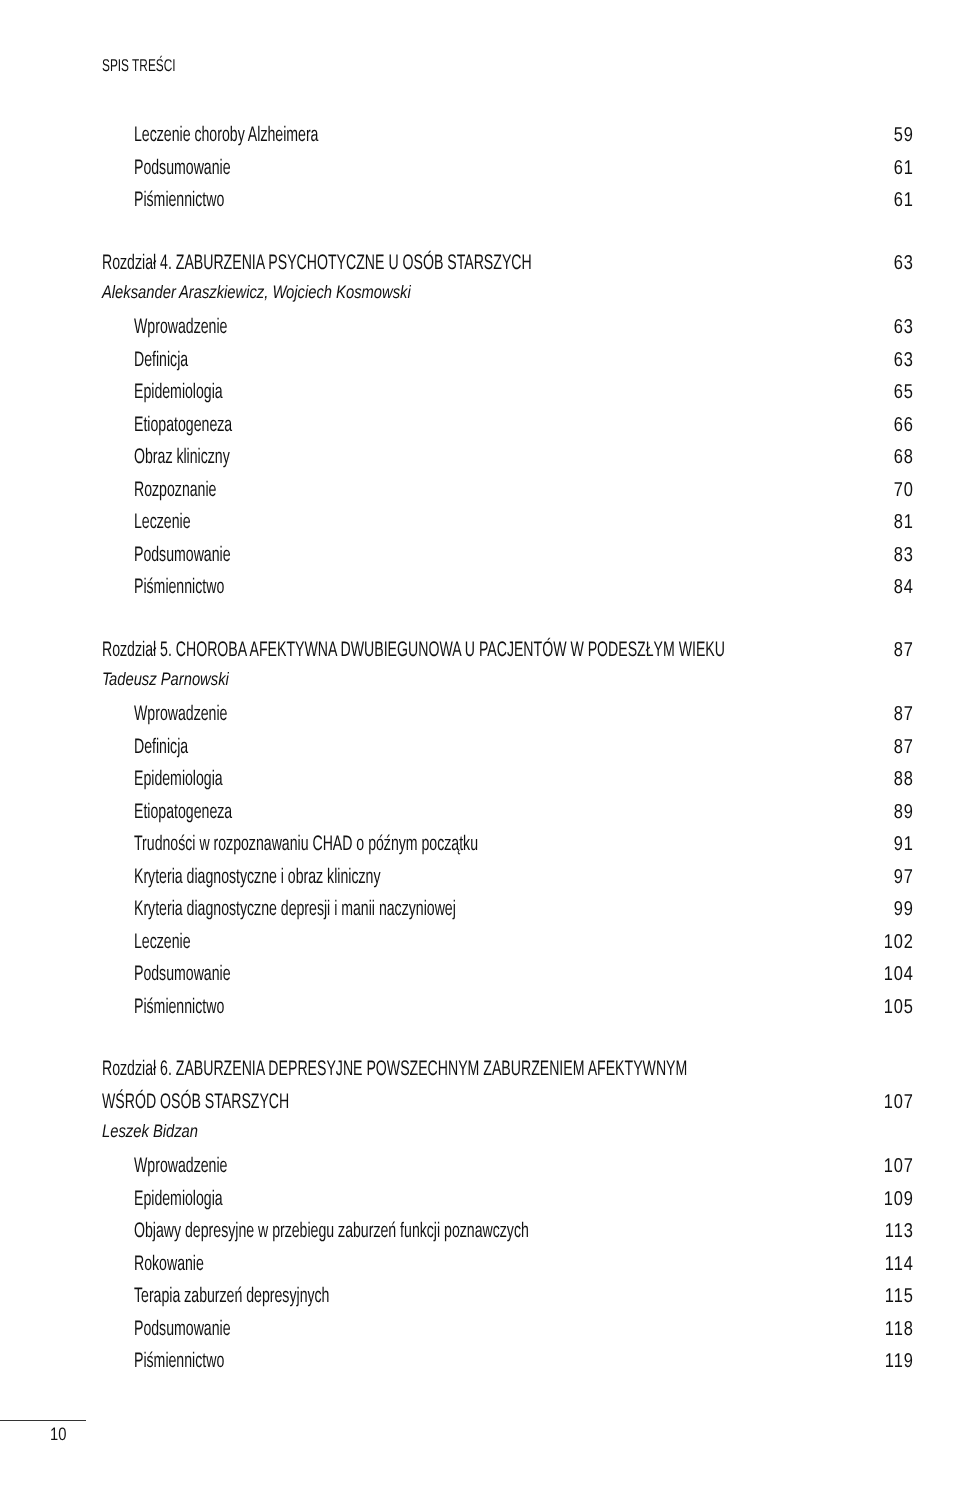SPIS TREŚCI
Leczenie choroby Alzheimera 59
Podsumowanie 61
Piśmiennictwo 61
Rozdział 4. ZABURZENIA PSYCHOTYCZNE U OSÓB STARSZYCH 63
Aleksander Araszkiewicz, Wojciech Kosmowski
Wprowadzenie 63
Definicja 63
Epidemiologia 65
Etiopatogeneza 66
Obraz kliniczny 68
Rozpoznanie 70
Leczenie 81
Podsumowanie 83
Piśmiennictwo 84
Rozdział 5. CHOROBA AFEKTYWNA DWUBIEGUNOWA U PACJENTÓW W PODESZŁYM WIEKU 87
Tadeusz Parnowski
Wprowadzenie 87
Definicja 87
Epidemiologia 88
Etiopatogeneza 89
Trudności w rozpoznawaniu CHAD o późnym początku 91
Kryteria diagnostyczne i obraz kliniczny 97
Kryteria diagnostyczne depresji i manii naczyniowej 99
Leczenie 102
Podsumowanie 104
Piśmiennictwo 105
Rozdział 6. ZABURZENIA DEPRESYJNE POWSZECHNYM ZABURZENIEM AFEKTYWNYM
WŚRÓD OSÓB STARSZYCH 107
Leszek Bidzan
Wprowadzenie 107
Epidemiologia 109
Objawy depresyjne w przebiegu zaburzeń funkcji poznawczych 113
Rokowanie 114
Terapia zaburzeń depresyjnych 115
Podsumowanie 118
Piśmiennictwo 119
10